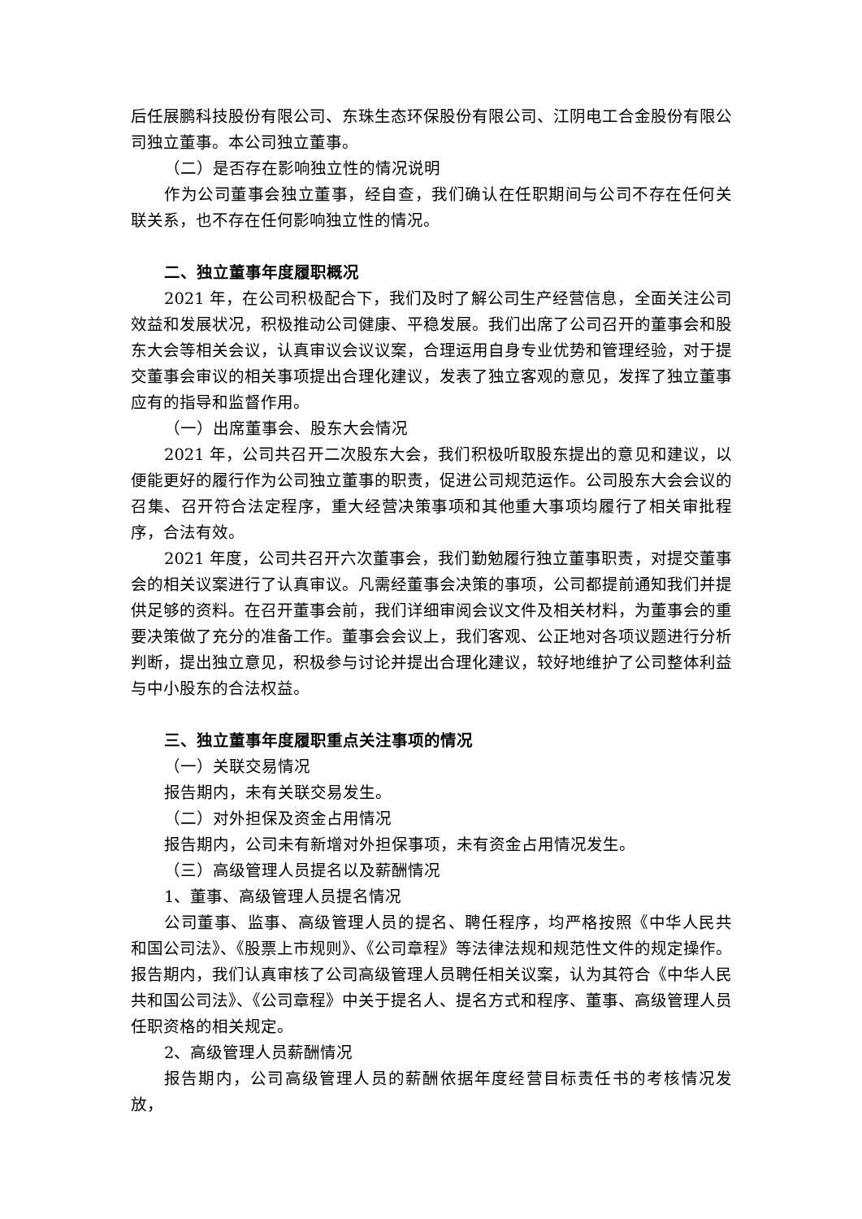后任展鹏科技股份有限公司、东珠生态环保股份有限公司、江阴电工合金股份有限公司独立董事。本公司独立董事。
（二）是否存在影响独立性的情况说明
作为公司董事会独立董事，经自查，我们确认在任职期间与公司不存在任何关联关系，也不存在任何影响独立性的情况。
二、独立董事年度履职概况
2021 年，在公司积极配合下，我们及时了解公司生产经营信息，全面关注公司效益和发展状况，积极推动公司健康、平稳发展。我们出席了公司召开的董事会和股东大会等相关会议，认真审议会议议案，合理运用自身专业优势和管理经验，对于提交董事会审议的相关事项提出合理化建议，发表了独立客观的意见，发挥了独立董事应有的指导和监督作用。
（一）出席董事会、股东大会情况
2021 年，公司共召开二次股东大会，我们积极听取股东提出的意见和建议，以便能更好的履行作为公司独立董事的职责，促进公司规范运作。公司股东大会会议的召集、召开符合法定程序，重大经营决策事项和其他重大事项均履行了相关审批程序，合法有效。
2021 年度，公司共召开六次董事会，我们勤勉履行独立董事职责，对提交董事会的相关议案进行了认真审议。凡需经董事会决策的事项，公司都提前通知我们并提供足够的资料。在召开董事会前，我们详细审阅会议文件及相关材料，为董事会的重要决策做了充分的准备工作。董事会会议上，我们客观、公正地对各项议题进行分析判断，提出独立意见，积极参与讨论并提出合理化建议，较好地维护了公司整体利益与中小股东的合法权益。
三、独立董事年度履职重点关注事项的情况
（一）关联交易情况
报告期内，未有关联交易发生。
（二）对外担保及资金占用情况
报告期内，公司未有新增对外担保事项，未有资金占用情况发生。
（三）高级管理人员提名以及薪酬情况
1、董事、高级管理人员提名情况
公司董事、监事、高级管理人员的提名、聘任程序，均严格按照《中华人民共和国公司法》、《股票上市规则》、《公司章程》等法律法规和规范性文件的规定操作。报告期内，我们认真审核了公司高级管理人员聘任相关议案，认为其符合《中华人民共和国公司法》、《公司章程》中关于提名人、提名方式和程序、董事、高级管理人员任职资格的相关规定。
2、高级管理人员薪酬情况
报告期内，公司高级管理人员的薪酬依据年度经营目标责任书的考核情况发放，